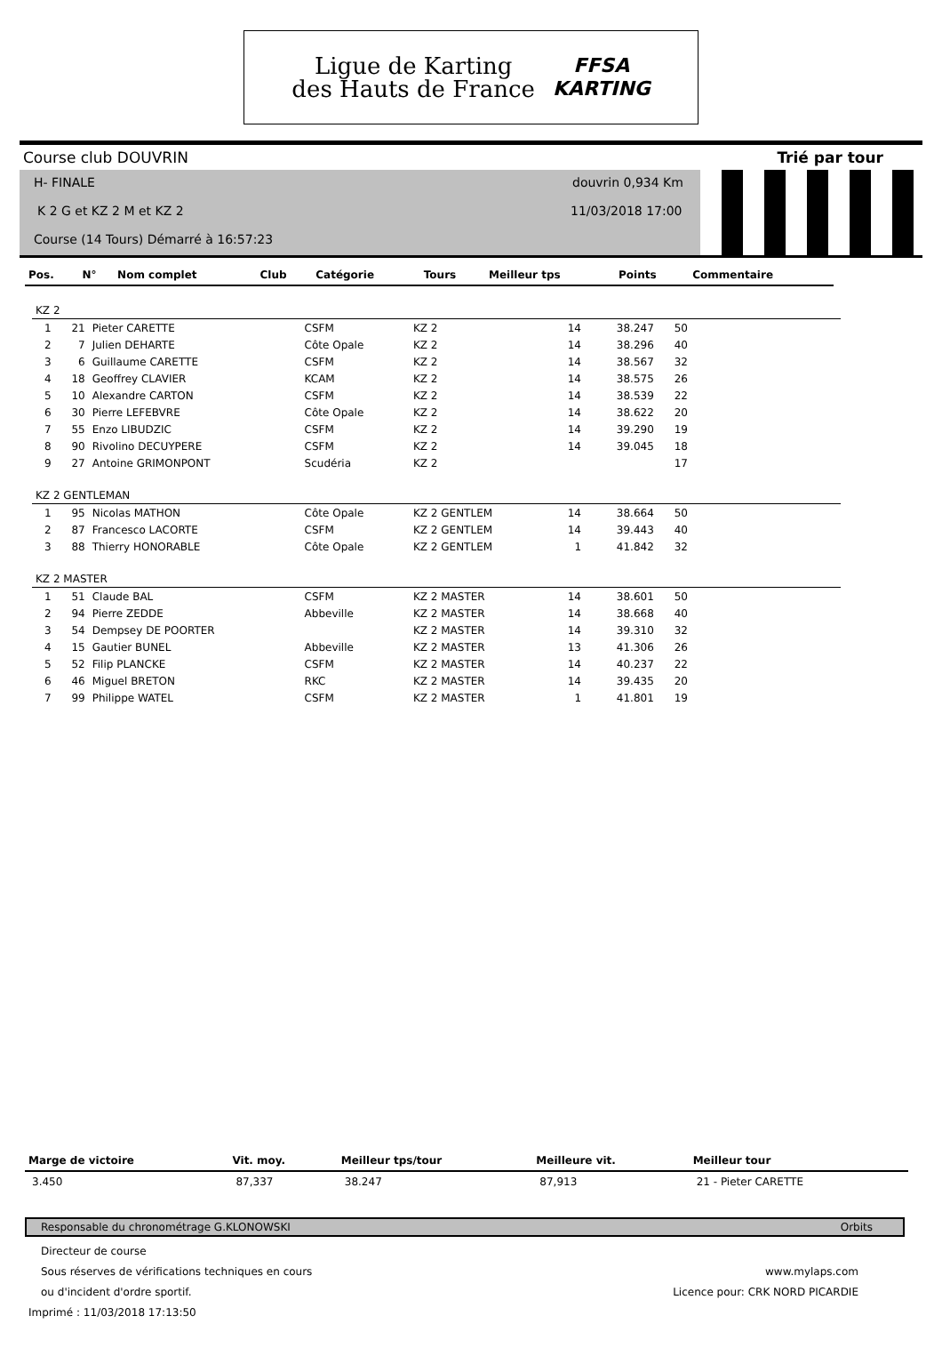Ligue de Karting
des Hauts de France
FFSA
KARTING
Course club DOUVRIN Trié par tour
H- FINALE
K 2 G et KZ 2 M et KZ 2
Course (14 Tours) Démarré à 16:57:23
douvrin 0,934 Km
11/03/2018 17:00
| Pos. | N° | Nom complet | Club | Catégorie | Tours | Meilleur tps | Points | Commentaire |
| --- | --- | --- | --- | --- | --- | --- | --- | --- |
| KZ 2 | | | | | | | | |
| 1 | 21 | Pieter CARETTE | CSFM | KZ 2 | 14 | 38.247 | 50 | |
| 2 | 7 | Julien DEHARTE | Côte Opale | KZ 2 | 14 | 38.296 | 40 | |
| 3 | 6 | Guillaume CARETTE | CSFM | KZ 2 | 14 | 38.567 | 32 | |
| 4 | 18 | Geoffrey CLAVIER | KCAM | KZ 2 | 14 | 38.575 | 26 | |
| 5 | 10 | Alexandre CARTON | CSFM | KZ 2 | 14 | 38.539 | 22 | |
| 6 | 30 | Pierre LEFEBVRE | Côte Opale | KZ 2 | 14 | 38.622 | 20 | |
| 7 | 55 | Enzo LIBUDZIC | CSFM | KZ 2 | 14 | 39.290 | 19 | |
| 8 | 90 | Rivolino DECUYPERE | CSFM | KZ 2 | 14 | 39.045 | 18 | |
| 9 | 27 | Antoine GRIMONPONT | Scudéria | KZ 2 | | | 17 | |
| KZ 2 GENTLEMAN | | | | | | | | |
| 1 | 95 | Nicolas MATHON | Côte Opale | KZ 2 GENTLEM | 14 | 38.664 | 50 | |
| 2 | 87 | Francesco LACORTE | CSFM | KZ 2 GENTLEM | 14 | 39.443 | 40 | |
| 3 | 88 | Thierry HONORABLE | Côte Opale | KZ 2 GENTLEM | 1 | 41.842 | 32 | |
| KZ 2 MASTER | | | | | | | | |
| 1 | 51 | Claude BAL | CSFM | KZ 2 MASTER | 14 | 38.601 | 50 | |
| 2 | 94 | Pierre ZEDDE | Abbeville | KZ 2 MASTER | 14 | 38.668 | 40 | |
| 3 | 54 | Dempsey DE POORTER | | KZ 2 MASTER | 14 | 39.310 | 32 | |
| 4 | 15 | Gautier BUNEL | Abbeville | KZ 2 MASTER | 13 | 41.306 | 26 | |
| 5 | 52 | Filip PLANCKE | CSFM | KZ 2 MASTER | 14 | 40.237 | 22 | |
| 6 | 46 | Miguel BRETON | RKC | KZ 2 MASTER | 14 | 39.435 | 20 | |
| 7 | 99 | Philippe WATEL | CSFM | KZ 2 MASTER | 1 | 41.801 | 19 | |
| Marge de victoire | Vit. moy. | Meilleur tps/tour | Meilleure vit. | Meilleur tour |
| --- | --- | --- | --- | --- |
| 3.450 | 87,337 | 38.247 | 87,913 | 21 - Pieter CARETTE |
Responsable du chronométrage G.KLONOWSKI Orbits
Directeur de course
Sous réserves de vérifications techniques en cours www.mylaps.com
ou d'incident d'ordre sportif. Licence pour: CRK NORD PICARDIE
Imprimé : 11/03/2018 17:13:50